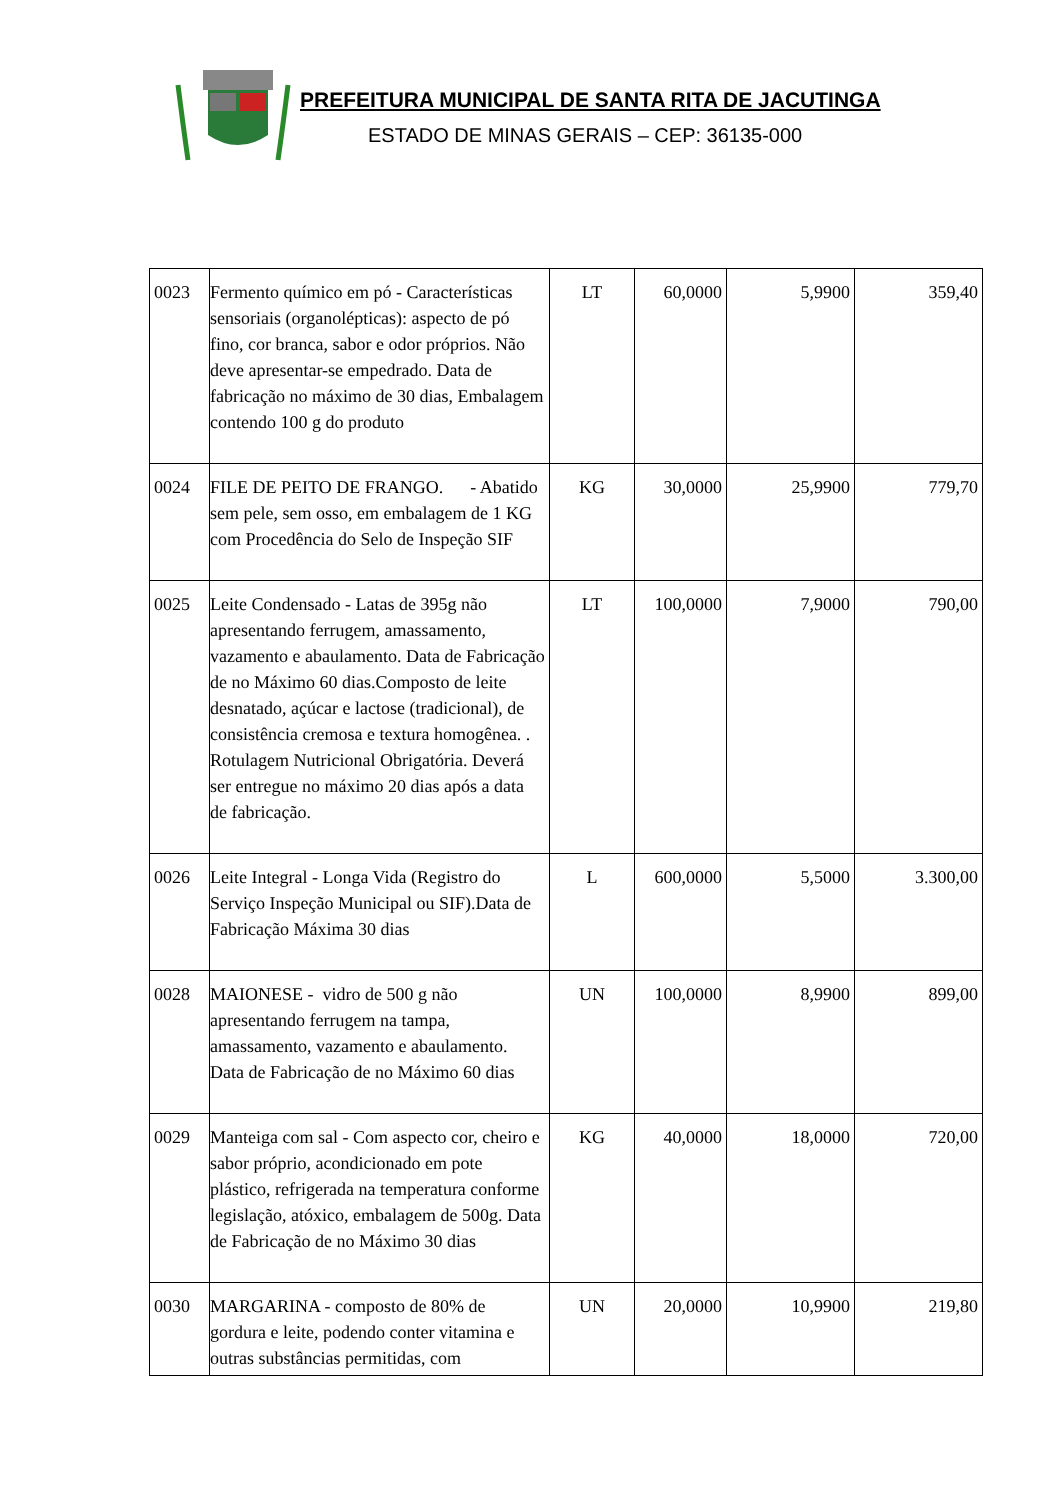PREFEITURA MUNICIPAL DE SANTA RITA DE JACUTINGA
ESTADO DE MINAS GERAIS – CEP: 36135-000
| 0023 | Fermento químico em pó - Características sensoriais (organolépticas): aspecto de pó fino, cor branca, sabor e odor próprios. Não deve apresentar-se empedrado. Data de fabricação no máximo de 30 dias, Embalagem contendo 100 g do produto | LT | 60,0000 | 5,9900 | 359,40 |
| 0024 | FILE DE PEITO DE FRANGO. - Abatido sem pele, sem osso, em embalagem de 1 KG com Procedência do Selo de Inspeção SIF | KG | 30,0000 | 25,9900 | 779,70 |
| 0025 | Leite Condensado - Latas de 395g não apresentando ferrugem, amassamento, vazamento e abaulamento. Data de Fabricação de no Máximo 60 dias.Composto de leite desnatado, açúcar e lactose (tradicional), de consistência cremosa e textura homogênea. . Rotulagem Nutricional Obrigatória. Deverá ser entregue no máximo 20 dias após a data de fabricação. | LT | 100,0000 | 7,9000 | 790,00 |
| 0026 | Leite Integral - Longa Vida (Registro do Serviço Inspeção Municipal ou SIF).Data de Fabricação Máxima 30 dias | L | 600,0000 | 5,5000 | 3.300,00 |
| 0028 | MAIONESE - vidro de 500 g não apresentando ferrugem na tampa, amassamento, vazamento e abaulamento. Data de Fabricação de no Máximo 60 dias | UN | 100,0000 | 8,9900 | 899,00 |
| 0029 | Manteiga com sal - Com aspecto cor, cheiro e sabor próprio, acondicionado em pote plástico, refrigerada na temperatura conforme legislação, atóxico, embalagem de 500g. Data de Fabricação de no Máximo 30 dias | KG | 40,0000 | 18,0000 | 720,00 |
| 0030 | MARGARINA - composto de 80% de gordura e leite, podendo conter vitamina e outras substâncias permitidas, com | UN | 20,0000 | 10,9900 | 219,80 |